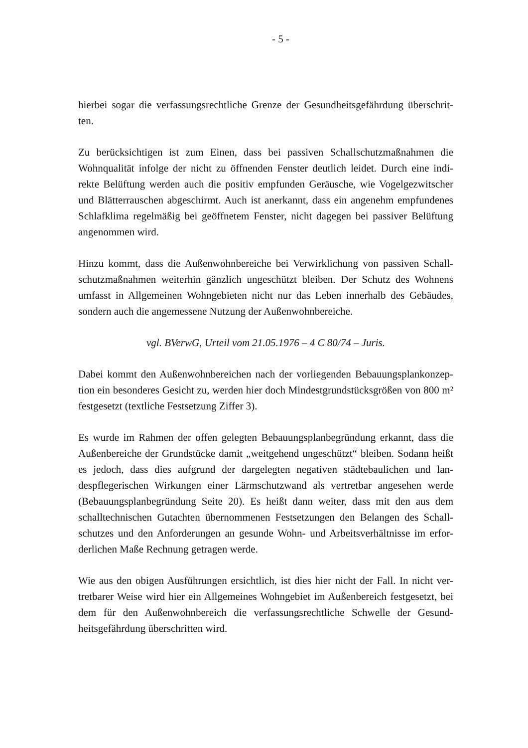- 5 -
hierbei sogar die verfassungsrechtliche Grenze der Gesundheitsgefährdung überschrit-ten.
Zu berücksichtigen ist zum Einen, dass bei passiven Schallschutzmaßnahmen die Wohnqualität infolge der nicht zu öffnenden Fenster deutlich leidet. Durch eine indi-rekte Belüftung werden auch die positiv empfunden Geräusche, wie Vogelgezwitscher und Blätterrauschen abgeschirmt. Auch ist anerkannt, dass ein angenehm empfundenes Schlafklima regelmäßig bei geöffnetem Fenster, nicht dagegen bei passiver Belüftung angenommen wird.
Hinzu kommt, dass die Außenwohnbereiche bei Verwirklichung von passiven Schall-schutzmaßnahmen weiterhin gänzlich ungeschützt bleiben. Der Schutz des Wohnens umfasst in Allgemeinen Wohngebieten nicht nur das Leben innerhalb des Gebäudes, sondern auch die angemessene Nutzung der Außenwohnbereiche.
vgl. BVerwG, Urteil vom 21.05.1976 – 4 C 80/74 – Juris.
Dabei kommt den Außenwohnbereichen nach der vorliegenden Bebauungsplankonzep-tion ein besonderes Gesicht zu, werden hier doch Mindestgrundstücksgrößen von 800 m² festgesetzt (textliche Festsetzung Ziffer 3).
Es wurde im Rahmen der offen gelegten Bebauungsplanbegründung erkannt, dass die Außenbereiche der Grundstücke damit „weitgehend ungeschützt“ bleiben. Sodann heißt es jedoch, dass dies aufgrund der dargelegten negativen städtebaulichen und lan-despflegerischen Wirkungen einer Lärmschutzwand als vertretbar angesehen werde (Bebauungsplanbegründung Seite 20). Es heißt dann weiter, dass mit den aus dem schalltechnischen Gutachten übernommenen Festsetzungen den Belangen des Schall-schutzes und den Anforderungen an gesunde Wohn- und Arbeitsverhältnisse im erfor-derlichen Maße Rechnung getragen werde.
Wie aus den obigen Ausführungen ersichtlich, ist dies hier nicht der Fall. In nicht ver-tretbarer Weise wird hier ein Allgemeines Wohngebiet im Außenbereich festgesetzt, bei dem für den Außenwohnbereich die verfassungsrechtliche Schwelle der Gesund-heitsgefährdung überschritten wird.